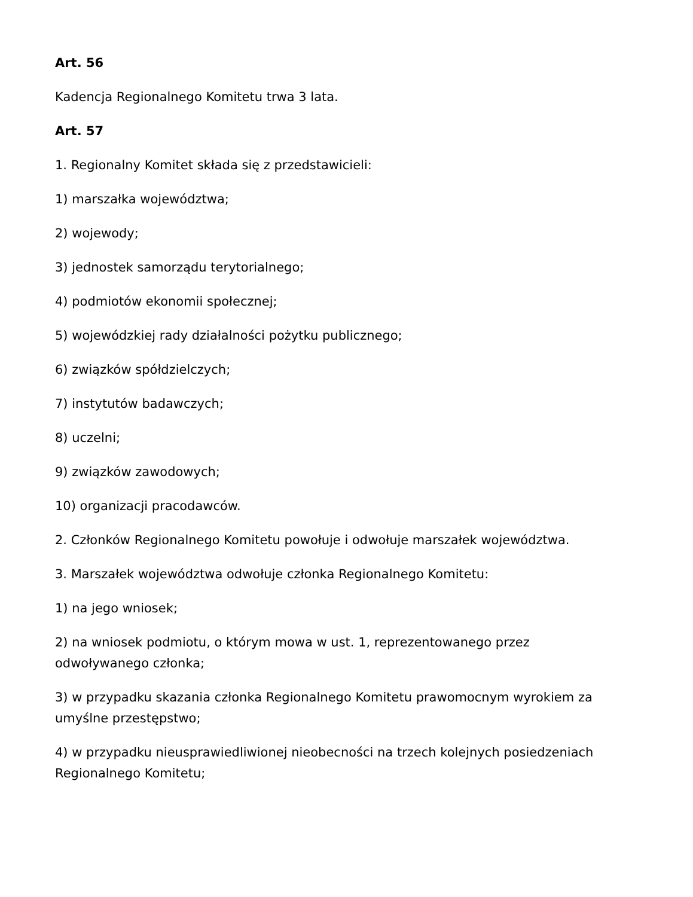Art. 56
Kadencja Regionalnego Komitetu trwa 3 lata.
Art. 57
1. Regionalny Komitet składa się z przedstawicieli:
1) marszałka województwa;
2) wojewody;
3) jednostek samorządu terytorialnego;
4) podmiotów ekonomii społecznej;
5) wojewódzkiej rady działalności pożytku publicznego;
6) związków spółdzielczych;
7) instytutów badawczych;
8) uczelni;
9) związków zawodowych;
10) organizacji pracodawców.
2. Członków Regionalnego Komitetu powołuje i odwołuje marszałek województwa.
3. Marszałek województwa odwołuje członka Regionalnego Komitetu:
1) na jego wniosek;
2) na wniosek podmiotu, o którym mowa w ust. 1, reprezentowanego przez odwoływanego członka;
3) w przypadku skazania członka Regionalnego Komitetu prawomocnym wyrokiem za umyślne przestępstwo;
4) w przypadku nieusprawiedliwionej nieobecności na trzech kolejnych posiedzeniach Regionalnego Komitetu;